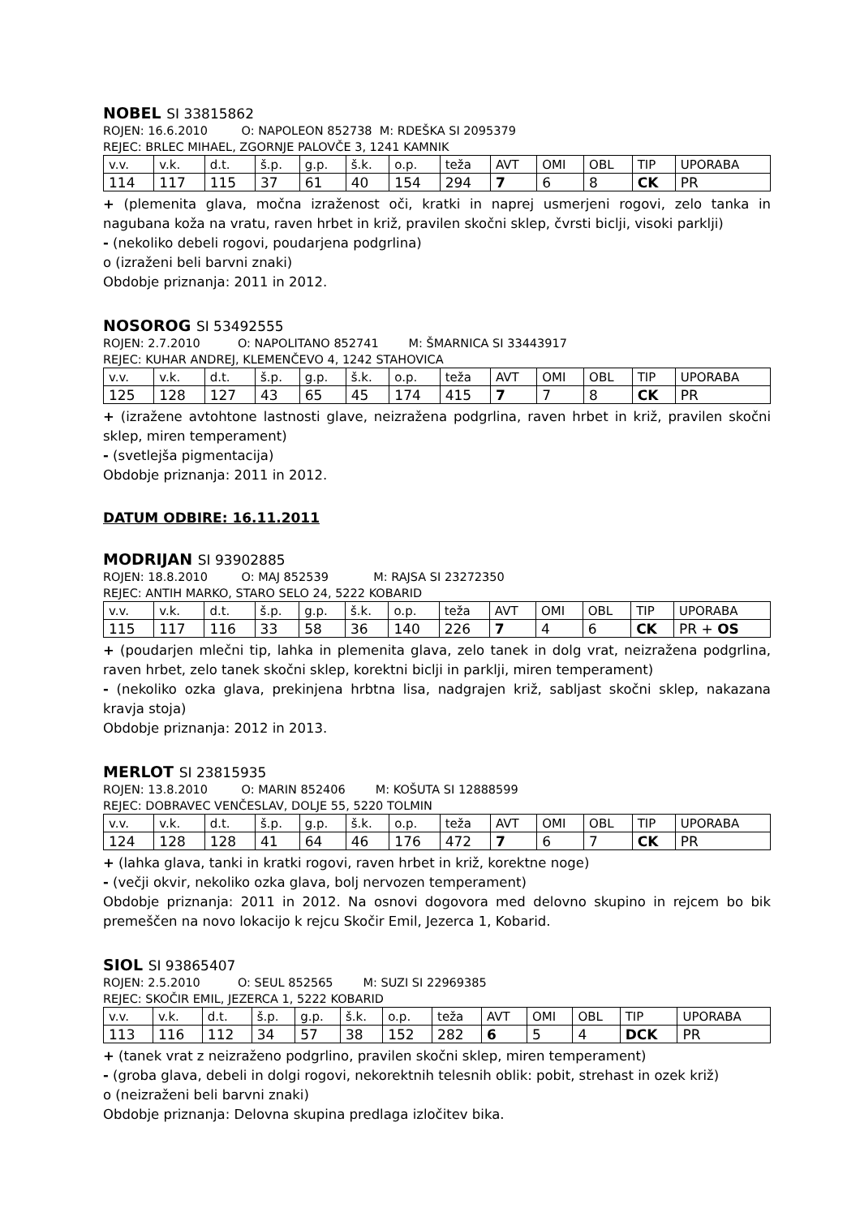NOBEL SI 33815862
ROJEN: 16.6.2010 O: NAPOLEON 852738 M: RDEŠKA SI 2095379
REJEC: BRLEC MIHAEL, ZGORNJE PALOVČE 3, 1241 KAMNIK
| v.v. | v.k. | d.t. | š.p. | g.p. | š.k. | o.p. | teža | AVT | OMI | OBL | TIP | UPORABA |
| 114 | 117 | 115 | 37 | 61 | 40 | 154 | 294 | 7 | 6 | 8 | CK | PR |
+ (plemenita glava, močna izraženost oči, kratki in naprej usmerjeni rogovi, zelo tanka in nagubana koža na vratu, raven hrbet in križ, pravilen skočni sklep, čvrsti biclji, visoki parklji)
- (nekoliko debeli rogovi, poudarjena podgrlina)
o (izraženi beli barvni znaki)
Obdobje priznanja: 2011 in 2012.
NOSOROG SI 53492555
ROJEN: 2.7.2010 O: NAPOLITANO 852741 M: ŠMARNICA SI 33443917
REJEC: KUHAR ANDREJ, KLEMENČEVO 4, 1242 STAHOVICA
| v.v. | v.k. | d.t. | š.p. | g.p. | š.k. | o.p. | teža | AVT | OMI | OBL | TIP | UPORABA |
| 125 | 128 | 127 | 43 | 65 | 45 | 174 | 415 | 7 | 7 | 8 | CK | PR |
+ (izražene avtohtone lastnosti glave, neizražena podgrlina, raven hrbet in križ, pravilen skočni sklep, miren temperament)
- (svetlejša pigmentacija)
Obdobje priznanja: 2011 in 2012.
DATUM ODBIRE: 16.11.2011
MODRIJAN SI 93902885
ROJEN: 18.8.2010 O: MAJ 852539 M: RAJSA SI 23272350
REJEC: ANTIH MARKO, STARO SELO 24, 5222 KOBARID
| v.v. | v.k. | d.t. | š.p. | g.p. | š.k. | o.p. | teža | AVT | OMI | OBL | TIP | UPORABA |
| 115 | 117 | 116 | 33 | 58 | 36 | 140 | 226 | 7 | 4 | 6 | CK | PR + OS |
+ (poudarjen mlečni tip, lahka in plemenita glava, zelo tanek in dolg vrat, neizražena podgrlina, raven hrbet, zelo tanek skočni sklep, korektni biclji in parklji, miren temperament)
- (nekoliko ozka glava, prekinjena hrbtna lisa, nadgrajen križ, sabljast skočni sklep, nakazana kravja stoja)
Obdobje priznanja: 2012 in 2013.
MERLOT SI 23815935
ROJEN: 13.8.2010 O: MARIN 852406 M: KOŠUTA SI 12888599
REJEC: DOBRAVEC VENČESLAV, DOLJE 55, 5220 TOLMIN
| v.v. | v.k. | d.t. | š.p. | g.p. | š.k. | o.p. | teža | AVT | OMI | OBL | TIP | UPORABA |
| 124 | 128 | 128 | 41 | 64 | 46 | 176 | 472 | 7 | 6 | 7 | CK | PR |
+ (lahka glava, tanki in kratki rogovi, raven hrbet in križ, korektne noge)
- (večji okvir, nekoliko ozka glava, bolj nervozen temperament)
Obdobje priznanja: 2011 in 2012. Na osnovi dogovora med delovno skupino in rejcem bo bik premeščen na novo lokacijo k rejcu Skočir Emil, Jezerca 1, Kobarid.
SIOL SI 93865407
ROJEN: 2.5.2010 O: SEUL 852565 M: SUZI SI 22969385
REJEC: SKOČIR EMIL, JEZERCA 1, 5222 KOBARID
| v.v. | v.k. | d.t. | š.p. | g.p. | š.k. | o.p. | teža | AVT | OMI | OBL | TIP | UPORABA |
| 113 | 116 | 112 | 34 | 57 | 38 | 152 | 282 | 6 | 5 | 4 | DCK | PR |
+ (tanek vrat z neizraženo podgrlino, pravilen skočni sklep, miren temperament)
- (groba glava, debeli in dolgi rogovi, nekorektnih telesnih oblik: pobit, strehast in ozek križ)
o (neizraženi beli barvni znaki)
Obdobje priznanja: Delovna skupina predlaga izločitev bika.